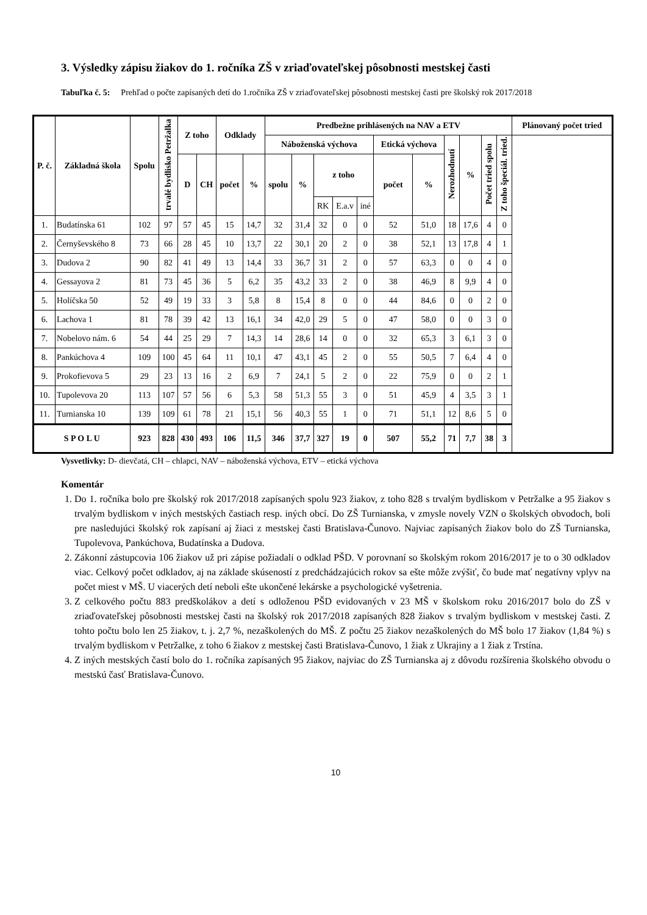3. Výsledky zápisu žiakov do 1. ročníka ZŠ v zriaďovateľskej pôsobnosti mestskej časti
Tabuľka č. 5: Prehľad o počte zapísaných detí do 1.ročníka ZŠ v zriaďovateľskej pôsobnosti mestskej časti pre školský rok 2017/2018
| P. č. | Základná škola | Spolu | trvalé bydlisko Petržalka | Z toho | | Odklady | | Predbežne prihlásených na NAV a ETV | | | | | | | | | | | Plánovaný počet tried |
| --- | --- | --- | --- | --- | --- | --- | --- | --- | --- | --- | --- | --- | --- | --- | --- | --- | --- | --- | --- |
| | | | | | | | | Náboženská výchova | | | | | Etická výchova | | Nerozhodnutí | % | Počet tried spolu | Z toho špeciál. tried. | |
| | | | | D | CH | počet | % | spolu | % | z toho | | | počet | % | | | | | |
| | | | | | | | | | | RK | E.a.v | iné | | | | | | | |
| 1. | Budatínska 61 | 102 | 97 | 57 | 45 | 15 | 14,7 | 32 | 31,4 | 32 | 0 | 0 | 52 | 51,0 | 18 | 17,6 | 4 | 0 | |
| 2. | Černyševského 8 | 73 | 66 | 28 | 45 | 10 | 13,7 | 22 | 30,1 | 20 | 2 | 0 | 38 | 52,1 | 13 | 17,8 | 4 | 1 | |
| 3. | Dudova 2 | 90 | 82 | 41 | 49 | 13 | 14,4 | 33 | 36,7 | 31 | 2 | 0 | 57 | 63,3 | 0 | 0 | 4 | 0 | |
| 4. | Gessayova 2 | 81 | 73 | 45 | 36 | 5 | 6,2 | 35 | 43,2 | 33 | 2 | 0 | 38 | 46,9 | 8 | 9,9 | 4 | 0 | |
| 5. | Holíčska 50 | 52 | 49 | 19 | 33 | 3 | 5,8 | 8 | 15,4 | 8 | 0 | 0 | 44 | 84,6 | 0 | 0 | 2 | 0 | |
| 6. | Lachova 1 | 81 | 78 | 39 | 42 | 13 | 16,1 | 34 | 42,0 | 29 | 5 | 0 | 47 | 58,0 | 0 | 0 | 3 | 0 | |
| 7. | Nobelovo nám. 6 | 54 | 44 | 25 | 29 | 7 | 14,3 | 14 | 28,6 | 14 | 0 | 0 | 32 | 65,3 | 3 | 6,1 | 3 | 0 | |
| 8. | Pankúchova 4 | 109 | 100 | 45 | 64 | 11 | 10,1 | 47 | 43,1 | 45 | 2 | 0 | 55 | 50,5 | 7 | 6,4 | 4 | 0 | |
| 9. | Prokofievova 5 | 29 | 23 | 13 | 16 | 2 | 6,9 | 7 | 24,1 | 5 | 2 | 0 | 22 | 75,9 | 0 | 0 | 2 | 1 | |
| 10. | Tupolevova 20 | 113 | 107 | 57 | 56 | 6 | 5,3 | 58 | 51,3 | 55 | 3 | 0 | 51 | 45,9 | 4 | 3,5 | 3 | 1 | |
| 11. | Turnianska 10 | 139 | 109 | 61 | 78 | 21 | 15,1 | 56 | 40,3 | 55 | 1 | 0 | 71 | 51,1 | 12 | 8,6 | 5 | 0 | |
| S P O L U | | 923 | 828 | 430 | 493 | 106 | 11,5 | 346 | 37,7 | 327 | 19 | 0 | 507 | 55,2 | 71 | 7,7 | 38 | 3 | |
Vysvetlivky: D- dievčatá, CH – chlapci, NAV – náboženská výchova, ETV – etická výchova
Komentár
1. Do 1. ročníka bolo pre školský rok 2017/2018 zapísaných spolu 923 žiakov, z toho 828 s trvalým bydliskom v Petržalke a 95 žiakov s trvalým bydliskom v iných mestských častiach resp. iných obcí. Do ZŠ Turnianska, v zmysle novely VZN o školských obvodoch, boli pre nasledujúci školský rok zapísaní aj žiaci z mestskej časti Bratislava-Čunovo. Najviac zapísaných žiakov bolo do ZŠ Turnianska, Tupolevova, Pankúchova, Budatínska a Dudova.
2. Zákonní zástupcovia 106 žiakov už pri zápise požiadali o odklad PŠD. V porovnaní so školským rokom 2016/2017 je to o 30 odkladov viac. Celkový počet odkladov, aj na základe skúseností z predchádzajúcich rokov sa ešte môže zvýšiť, čo bude mať negatívny vplyv na počet miest v MŠ. U viacerých detí neboli ešte ukončené lekárske a psychologické vyšetrenia.
3. Z celkového počtu 883 predškolákov a detí s odloženou PŠD evidovaných v 23 MŠ v školskom roku 2016/2017 bolo do ZŠ v zriaďovateľskej pôsobnosti mestskej časti na školský rok 2017/2018 zapísaných 828 žiakov s trvalým bydliskom v mestskej časti. Z tohto počtu bolo len 25 žiakov, t. j. 2,7 %, nezaškolených do MŠ. Z počtu 25 žiakov nezaškolených do MŠ bolo 17 žiakov (1,84 %) s trvalým bydliskom v Petržalke, z toho 6 žiakov z mestskej časti Bratislava-Čunovo, 1 žiak z Ukrajiny a 1 žiak z Trstína.
4. Z iných mestských častí bolo do 1. ročníka zapísaných 95 žiakov, najviac do ZŠ Turnianska aj z dôvodu rozšírenia školského obvodu o mestskú časť Bratislava-Čunovo.
10